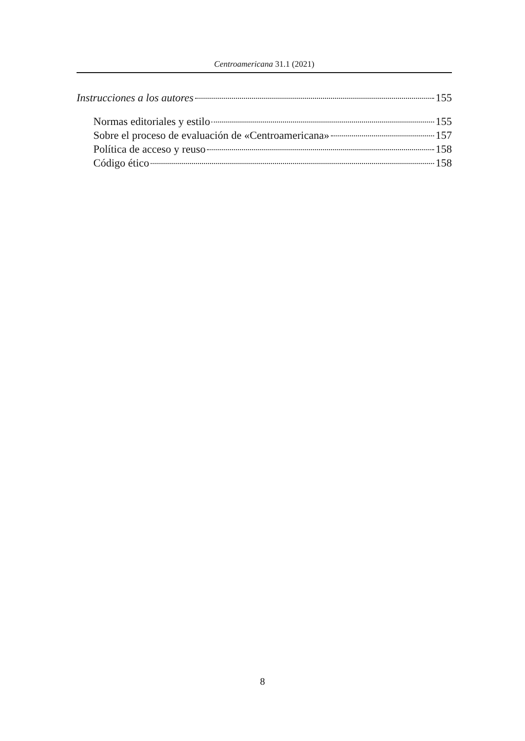Centroamericana 31.1 (2021)
Instrucciones a los autores 155
Normas editoriales y estilo 155
Sobre el proceso de evaluación de «Centroamericana» 157
Política de acceso y reuso 158
Código ético 158
8